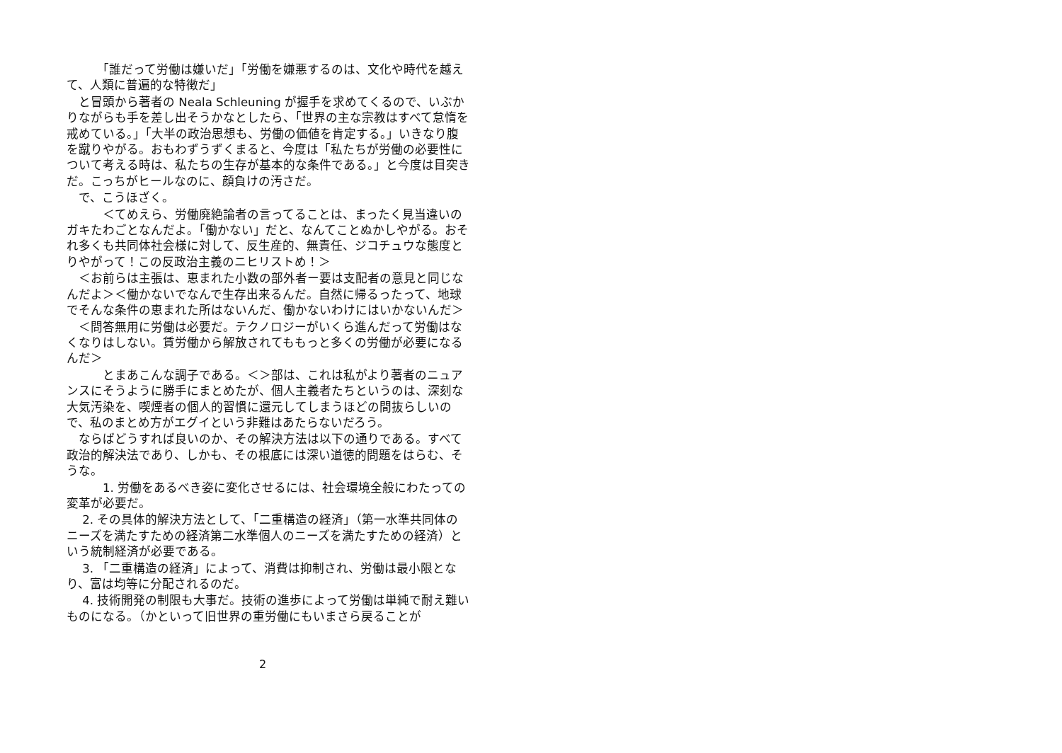「誰だって労働は嫌いだ」「労働を嫌悪するのは、文化や時代を越えて、人類に普遍的な特徴だ」
　と冒頭から著者の Neala Schleuning が握手を求めてくるので、いぶかりながらも手を差し出そうかなとしたら、「世界の主な宗教はすべて怠惰を戒めている。」「大半の政治思想も、労働の価値を肯定する。」いきなり腹を蹴りやがる。おもわずうずくまると、今度は「私たちが労働の必要性について考える時は、私たちの生存が基本的な条件である。」と今度は目突きだ。こっちがヒールなのに、顔負けの汚さだ。
　で、こうほざく。
　　　＜てめえら、労働廃絶論者の言ってることは、まったく見当違いのガキたわごとなんだよ。「働かない」だと、なんてことぬかしやがる。おそれ多くも共同体社会様に対して、反生産的、無責任、ジコチュウな態度とりやがって！この反政治主義のニヒリストめ！＞
　＜お前らは主張は、恵まれた小数の部外者ー要は支配者の意見と同じなんだよ＞＜働かないでなんで生存出来るんだ。自然に帰るったって、地球でそんな条件の恵まれた所はないんだ、働かないわけにはいかないんだ＞
　＜問答無用に労働は必要だ。テクノロジーがいくら進んだって労働はなくなりはしない。賃労働から解放されてももっと多くの労働が必要になるんだ＞
　　　とまあこんな調子である。＜＞部は、これは私がより著者のニュアンスにそうように勝手にまとめたが、個人主義者たちというのは、深刻な大気汚染を、喫煙者の個人的習慣に還元してしまうほどの間抜らしいので、私のまとめ方がエグイという非難はあたらないだろう。
　ならばどうすれば良いのか、その解決方法は以下の通りである。すべて政治的解決法であり、しかも、その根底には深い道徳的問題をはらむ、そうな。
　　　1. 労働をあるべき姿に変化させるには、社会環境全般にわたっての変革が必要だ。
　 2. その具体的解決方法として、「二重構造の経済」（第一水準共同体のニーズを満たすための経済第二水準個人のニーズを満たすための経済）という統制経済が必要である。
　 3. 「二重構造の経済」によって、消費は抑制され、労働は最小限となり、富は均等に分配されるのだ。
　 4. 技術開発の制限も大事だ。技術の進歩によって労働は単純で耐え難いものになる。（かといって旧世界の重労働にもいまさら戻ることが
2